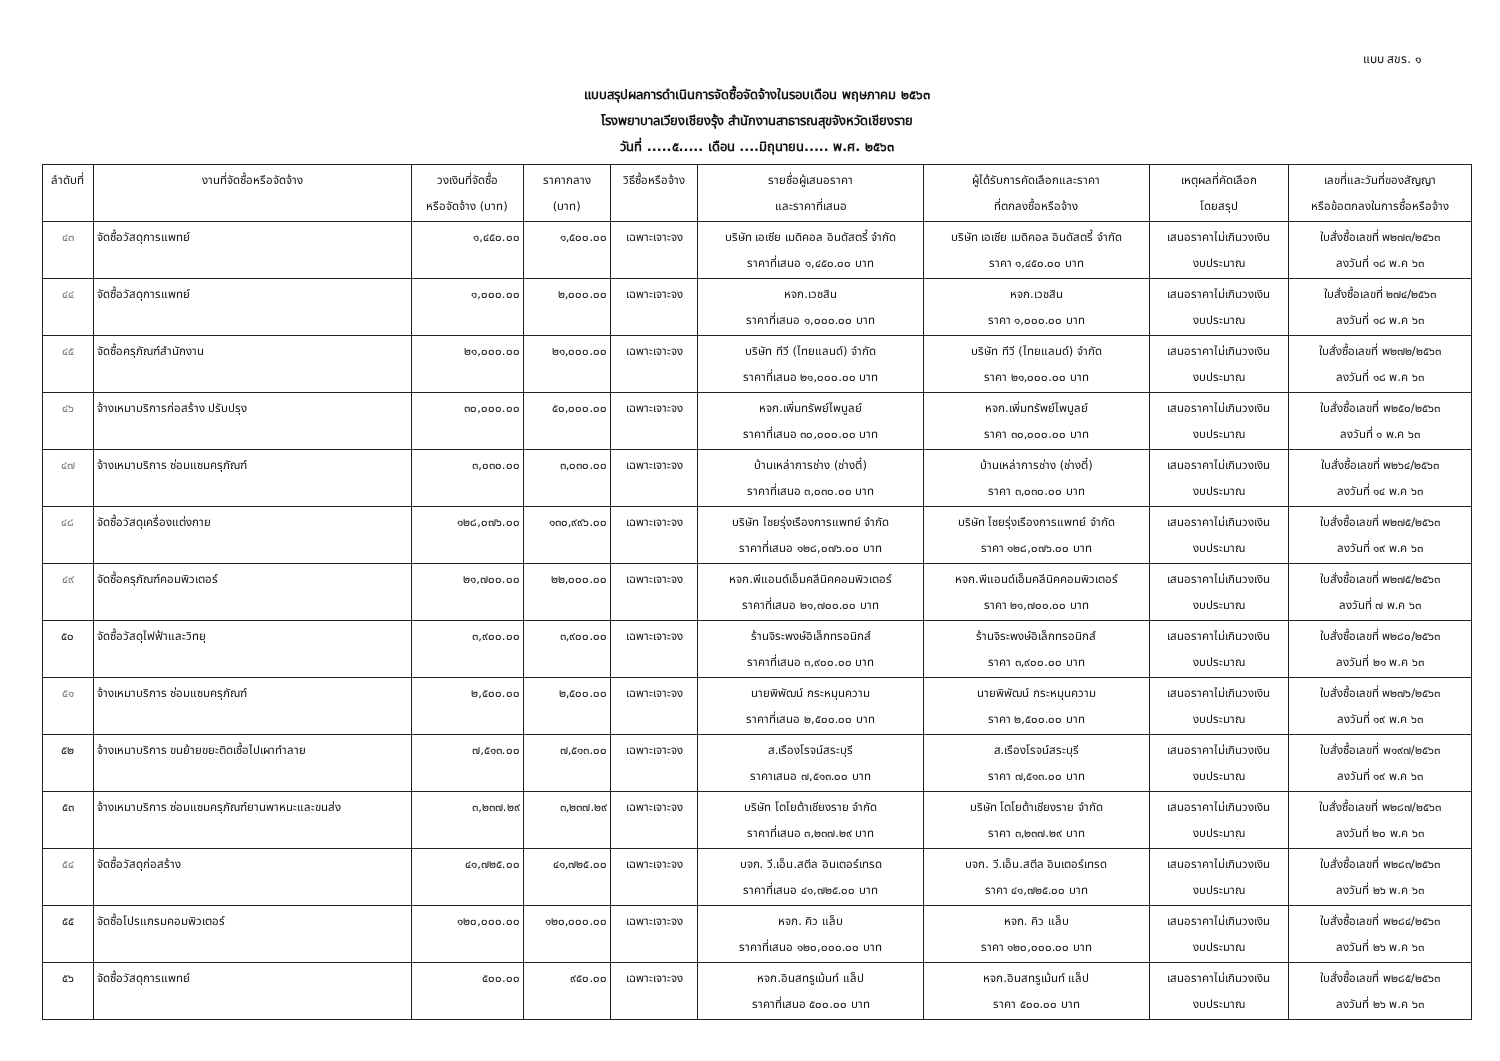แบบ สขร. ๑
แบบสรุปผลการดำเนินการจัดซื้อจัดจ้างในรอบเดือน พฤษภาคม ๒๕๖๓
โรงพยาบาลเวียงเชียงรุ้ง สำนักงานสาธารณสุขจังหวัดเชียงราย
วันที่ .....๕..... เดือน ....มิถุนายน..... พ.ศ. ๒๕๖๓
| ลำดับที่ | งานที่จัดซื้อหรือจัดจ้าง | วงเงินที่จัดซื้อ หรือจัดจ้าง (บาท) | ราคากลาง (บาท) | วิธีซื้อหรือจ้าง | รายชื่อผู้เสนอราคา และราคาที่เสนอ | ผู้ได้รับการคัดเลือกและราคา ที่ตกลงซื้อหรือจ้าง | เหตุผลที่คัดเลือก โดยสรุป | เลขที่และวันที่ของสัญญา หรือข้อตกลงในการซื้อหรือจ้าง |
| --- | --- | --- | --- | --- | --- | --- | --- | --- |
| ๔๓ | จัดซื้อวัสดุการแพทย์ | ๑,๔๕๐.๐๐ | ๑,๕๐๐.๐๐ | เฉพาะเจาะจง | บริษัท เอเซีย เมดิคอล อินดัสตรี้ จำกัด ราคาที่เสนอ ๑,๔๕๐.๐๐ บาท | บริษัท เอเซีย เมดิคอล อินดัสตรี้ จำกัด ราคา ๑,๔๕๐.๐๐ บาท | เสนอราคาไม่เกินวงเงิน งบประมาณ | ใบสั่งซื้อเลขที่ พ๒๗๓/๒๕๖๓ ลงวันที่ ๑๘ พ.ค ๖๓ |
| ๔๔ | จัดซื้อวัสดุการแพทย์ | ๑,๐๐๐.๐๐ | ๒,๐๐๐.๐๐ | เฉพาะเจาะจง | หจก.เวชสิน ราคาที่เสนอ ๑,๐๐๐.๐๐ บาท | หจก.เวชสิน ราคา ๑,๐๐๐.๐๐ บาท | เสนอราคาไม่เกินวงเงิน งบประมาณ | ใบสั่งซื้อเลขที่ ๒๗๔/๒๕๖๓ ลงวันที่ ๑๘ พ.ค ๖๓ |
| ๔๕ | จัดซื้อครุภัณฑ์สำนักงาน | ๒๑,๐๐๐.๐๐ | ๒๑,๐๐๐.๐๐ | เฉพาะเจาะจง | บริษัท ทีวี (ไทยแลนด์) จำกัด ราคาที่เสนอ ๒๑,๐๐๐.๐๐ บาท | บริษัท ทีวี (ไทยแลนด์) จำกัด ราคา ๒๑,๐๐๐.๐๐ บาท | เสนอราคาไม่เกินวงเงิน งบประมาณ | ใบสั่งซื้อเลขที่ พ๒๗๒/๒๕๖๓ ลงวันที่ ๑๘ พ.ค ๖๓ |
| ๔๖ | จ้างเหมาบริการก่อสร้าง ปรับปรุง | ๓๐,๐๐๐.๐๐ | ๕๐,๐๐๐.๐๐ | เฉพาะเจาะจง | หจก.เพิ่มทรัพย์ไพบูลย์ ราคาที่เสนอ ๓๐,๐๐๐.๐๐ บาท | หจก.เพิ่มทรัพย์ไพบูลย์ ราคา ๓๐,๐๐๐.๐๐ บาท | เสนอราคาไม่เกินวงเงิน งบประมาณ | ใบสั่งซื้อเลขที่ พ๒๕๐/๒๕๖๓ ลงวันที่ ๑ พ.ค ๖๓ |
| ๔๗ | จ้างเหมาบริการ ซ่อมแซมครุภัณฑ์ | ๓,๐๓๐.๐๐ | ๓,๐๓๐.๐๐ | เฉพาะเจาะจง | บ้านเหล่าการช่าง (ช่างตี๋) ราคาที่เสนอ ๓,๐๓๐.๐๐ บาท | บ้านเหล่าการช่าง (ช่างตี๋) ราคา ๓,๐๓๐.๐๐ บาท | เสนอราคาไม่เกินวงเงิน งบประมาณ | ใบสั่งซื้อเลขที่ พ๒๖๔/๒๕๖๓ ลงวันที่ ๑๔ พ.ค ๖๓ |
| ๔๘ | จัดซื้อวัสดุเครื่องแต่งกาย | ๑๒๘,๐๗๖.๐๐ | ๑๓๐,๙๙๖.๐๐ | เฉพาะเจาะจง | บริษัท ไชยรุ่งเรืองการแพทย์ จำกัด ราคาที่เสนอ ๑๒๘,๐๗๖.๐๐ บาท | บริษัท ไชยรุ่งเรืองการแพทย์ จำกัด ราคา ๑๒๘,๐๗๖.๐๐ บาท | เสนอราคาไม่เกินวงเงิน งบประมาณ | ใบสั่งซื้อเลขที่ พ๒๗๕/๒๕๖๓ ลงวันที่ ๑๙ พ.ค ๖๓ |
| ๔๙ | จัดซื้อครุภัณฑ์คอมพิวเตอร์ | ๒๑,๗๐๐.๐๐ | ๒๒,๐๐๐.๐๐ | เฉพาะเจาะจง | หจก.พีแอนด์เอ็มคลีนิคคอมพิวเตอร์ ราคาที่เสนอ ๒๑,๗๐๐.๐๐ บาท | หจก.พีแอนด์เอ็มคลีนิคคอมพิวเตอร์ ราคา ๒๑,๗๐๐.๐๐ บาท | เสนอราคาไม่เกินวงเงิน งบประมาณ | ใบสั่งซื้อเลขที่ พ๒๗๕/๒๕๖๓ ลงวันที่ ๗ พ.ค ๖๓ |
| ๕๐ | จัดซื้อวัสดุไฟฟ้าและวิทยุ | ๓,๙๐๐.๐๐ | ๓,๙๐๐.๐๐ | เฉพาะเจาะจง | ร้านจิระพงษ์อิเล็กทรอนิกส์ ราคาที่เสนอ ๓,๙๐๐.๐๐ บาท | ร้านจิระพงษ์อิเล็กทรอนิกส์ ราคา ๓,๙๐๐.๐๐ บาท | เสนอราคาไม่เกินวงเงิน งบประมาณ | ใบสั่งซื้อเลขที่ พ๒๘๐/๒๕๖๓ ลงวันที่ ๒๑ พ.ค ๖๓ |
| ๕๑ | จ้างเหมาบริการ ซ่อมแซมครุภัณฑ์ | ๒,๕๐๐.๐๐ | ๒,๕๐๐.๐๐ | เฉพาะเจาะจง | นายพิพัฒน์ กระหมุนความ ราคาที่เสนอ ๒,๕๐๐.๐๐ บาท | นายพิพัฒน์ กระหมุนความ ราคา ๒,๕๐๐.๐๐ บาท | เสนอราคาไม่เกินวงเงิน งบประมาณ | ใบสั่งซื้อเลขที่ พ๒๗๖/๒๕๖๓ ลงวันที่ ๑๙ พ.ค ๖๓ |
| ๕๒ | จ้างเหมาบริการ ขนย้ายขยะติดเชื้อไปเผาทำลาย | ๗,๕๑๓.๐๐ | ๗,๕๑๓.๐๐ | เฉพาะเจาะจง | ส.เรืองโรจน์สระบุรี ราคาเสนอ ๗,๕๑๓.๐๐ บาท | ส.เรืองโรจน์สระบุรี ราคา ๗,๕๑๓.๐๐ บาท | เสนอราคาไม่เกินวงเงิน งบประมาณ | ใบสั่งซื้อเลขที่ พ๑๙๗/๒๕๖๓ ลงวันที่ ๑๙ พ.ค ๖๓ |
| ๕๓ | จ้างเหมาบริการ ซ่อมแซมครุภัณฑ์ยานพาหนะและขนส่ง | ๓,๒๓๗.๒๙ | ๓,๒๓๗.๒๙ | เฉพาะเจาะจง | บริษัท โตโยต้าเชียงราย จำกัด ราคาที่เสนอ ๓,๒๓๗.๒๙ บาท | บริษัท โตโยต้าเชียงราย จำกัด ราคา ๓,๒๓๗.๒๙ บาท | เสนอราคาไม่เกินวงเงิน งบประมาณ | ใบสั่งซื้อเลขที่ พ๒๘๗/๒๕๖๓ ลงวันที่ ๒๐ พ.ค ๖๓ |
| ๕๔ | จัดซื้อวัสดุก่อสร้าง | ๔๑,๗๒๕.๐๐ | ๔๑,๗๒๕.๐๐ | เฉพาะเจาะจง | บจก. วี.เอ็น.สตีล อินเตอร์เทรด ราคาที่เสนอ ๔๑,๗๒๕.๐๐ บาท | บจก. วี.เอ็น.สตีล อินเตอร์เทรด ราคา ๔๑,๗๒๕.๐๐ บาท | เสนอราคาไม่เกินวงเงิน งบประมาณ | ใบสั่งซื้อเลขที่ พ๒๘๓/๒๕๖๓ ลงวันที่ ๒๖ พ.ค ๖๓ |
| ๕๕ | จัดซื้อโปรแกรมคอมพิวเตอร์ | ๑๒๐,๐๐๐.๐๐ | ๑๒๐,๐๐๐.๐๐ | เฉพาะเจาะจง | หจก. คิว แล็บ ราคาที่เสนอ ๑๒๐,๐๐๐.๐๐ บาท | หจก. คิว แล็บ ราคา ๑๒๐,๐๐๐.๐๐ บาท | เสนอราคาไม่เกินวงเงิน งบประมาณ | ใบสั่งซื้อเลขที่ พ๒๘๔/๒๕๖๓ ลงวันที่ ๒๖ พ.ค ๖๓ |
| ๕๖ | จัดซื้อวัสดุการแพทย์ | ๕๐๐.๐๐ | ๙๕๐.๐๐ | เฉพาะเจาะจง | หจก.อินสทรูเม้นท์ แล็ป ราคาที่เสนอ ๕๐๐.๐๐ บาท | หจก.อินสทรูเม้นท์ แล็ป ราคา ๕๐๐.๐๐ บาท | เสนอราคาไม่เกินวงเงิน งบประมาณ | ใบสั่งซื้อเลขที่ พ๒๘๕/๒๕๖๓ ลงวันที่ ๒๖ พ.ค ๖๓ |